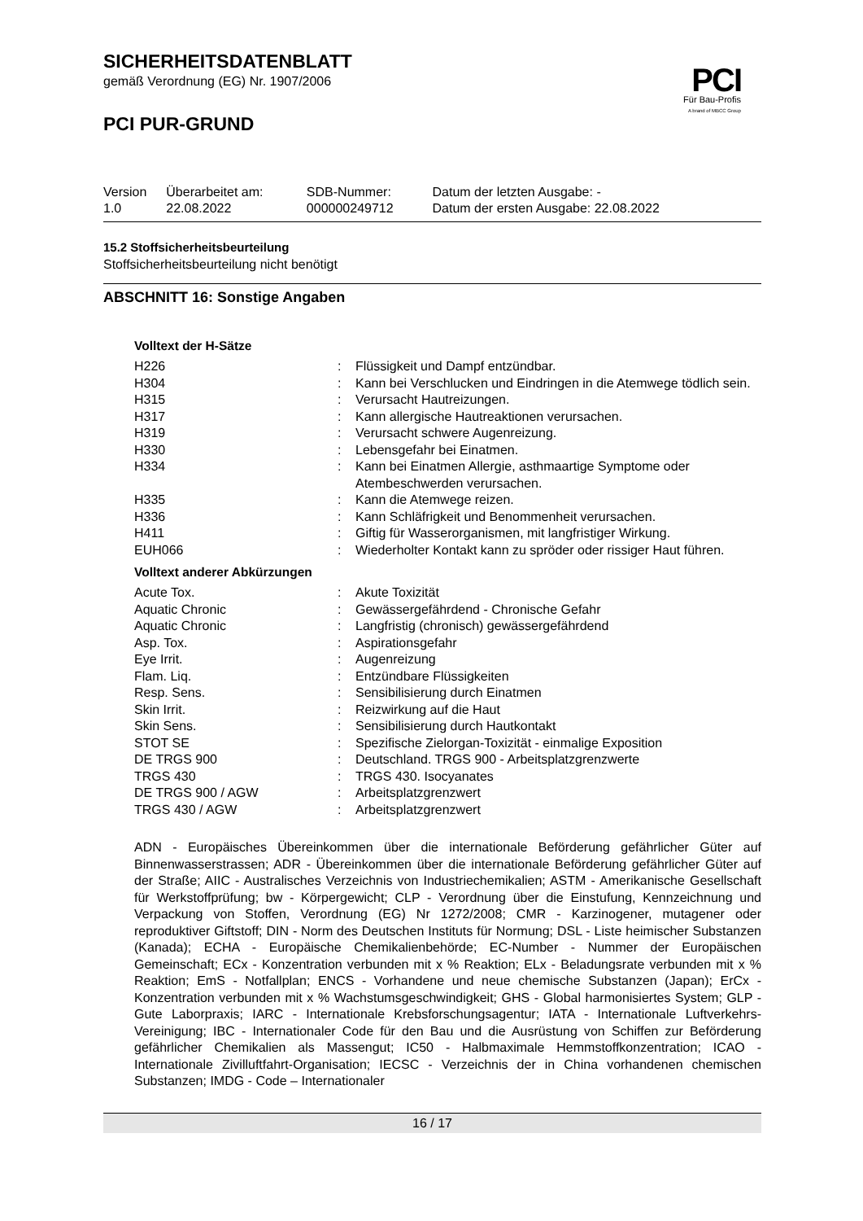PCI
Für Bau-Profis
A brand of MBCC Group
SICHERHEITSDATENBLATT
gemäß Verordnung (EG) Nr. 1907/2006
PCI PUR-GRUND
| Version 1.0 | Überarbeitet am: 22.08.2022 | SDB-Nummer: 000000249712 | Datum der letzten Ausgabe: - Datum der ersten Ausgabe: 22.08.2022 |
15.2 Stoffsicherheitsbeurteilung
Stoffsicherheitsbeurteilung nicht benötigt
ABSCHNITT 16: Sonstige Angaben
Volltext der H-Sätze
| H226 | : | Flüssigkeit und Dampf entzündbar. |
| H304 | : | Kann bei Verschlucken und Eindringen in die Atemwege tödlich sein. |
| H315 | : | Verursacht Hautreizungen. |
| H317 | : | Kann allergische Hautreaktionen verursachen. |
| H319 | : | Verursacht schwere Augenreizung. |
| H330 | : | Lebensgefahr bei Einatmen. |
| H334 | : | Kann bei Einatmen Allergie, asthmaartige Symptome oder Atembeschwerden verursachen. |
| H335 | : | Kann die Atemwege reizen. |
| H336 | : | Kann Schläfrigkeit und Benommenheit verursachen. |
| H411 | : | Giftig für Wasserorganismen, mit langfristiger Wirkung. |
| EUH066 | : | Wiederholter Kontakt kann zu spröder oder rissiger Haut führen. |
Volltext anderer Abkürzungen
| Acute Tox. | : | Akute Toxizität |
| Aquatic Chronic | : | Gewässergefährdend - Chronische Gefahr |
| Aquatic Chronic | : | Langfristig (chronisch) gewässergefährdend |
| Asp. Tox. | : | Aspirationsgefahr |
| Eye Irrit. | : | Augenreizung |
| Flam. Liq. | : | Entzündbare Flüssigkeiten |
| Resp. Sens. | : | Sensibilisierung durch Einatmen |
| Skin Irrit. | : | Reizwirkung auf die Haut |
| Skin Sens. | : | Sensibilisierung durch Hautkontakt |
| STOT SE | : | Spezifische Zielorgan-Toxizität - einmalige Exposition |
| DE TRGS 900 | : | Deutschland. TRGS 900 - Arbeitsplatzgrenzwerte |
| TRGS 430 | : | TRGS 430. Isocyanates |
| DE TRGS 900 / AGW | : | Arbeitsplatzgrenzwert |
| TRGS 430 / AGW | : | Arbeitsplatzgrenzwert |
ADN - Europäisches Übereinkommen über die internationale Beförderung gefährlicher Güter auf Binnenwasserstrassen; ADR - Übereinkommen über die internationale Beförderung gefährlicher Güter auf der Straße; AIIC - Australisches Verzeichnis von Industriechemikalien; ASTM - Amerikanische Gesellschaft für Werkstoffprüfung; bw - Körpergewicht; CLP - Verordnung über die Einstufung, Kennzeichnung und Verpackung von Stoffen, Verordnung (EG) Nr 1272/2008; CMR - Karzinogener, mutagener oder reproduktiver Giftstoff; DIN - Norm des Deutschen Instituts für Normung; DSL - Liste heimischer Substanzen (Kanada); ECHA - Europäische Chemikalienbehörde; EC-Number - Nummer der Europäischen Gemeinschaft; ECx - Konzentration verbunden mit x % Reaktion; ELx - Beladungsrate verbunden mit x % Reaktion; EmS - Notfallplan; ENCS - Vorhandene und neue chemische Substanzen (Japan); ErCx - Konzentration verbunden mit x % Wachstumsgeschwindigkeit; GHS - Global harmonisiertes System; GLP - Gute Laborpraxis; IARC - Internationale Krebsforschungsagentur; IATA - Internationale Luftverkehrs-Vereinigung; IBC - Internationaler Code für den Bau und die Ausrüstung von Schiffen zur Beförderung gefährlicher Chemikalien als Massengut; IC50 - Halbmaximale Hemmstoffkonzentration; ICAO - Internationale Zivilluftfahrt-Organisation; IECSC - Verzeichnis der in China vorhandenen chemischen Substanzen; IMDG - Code – Internationaler
16 / 17